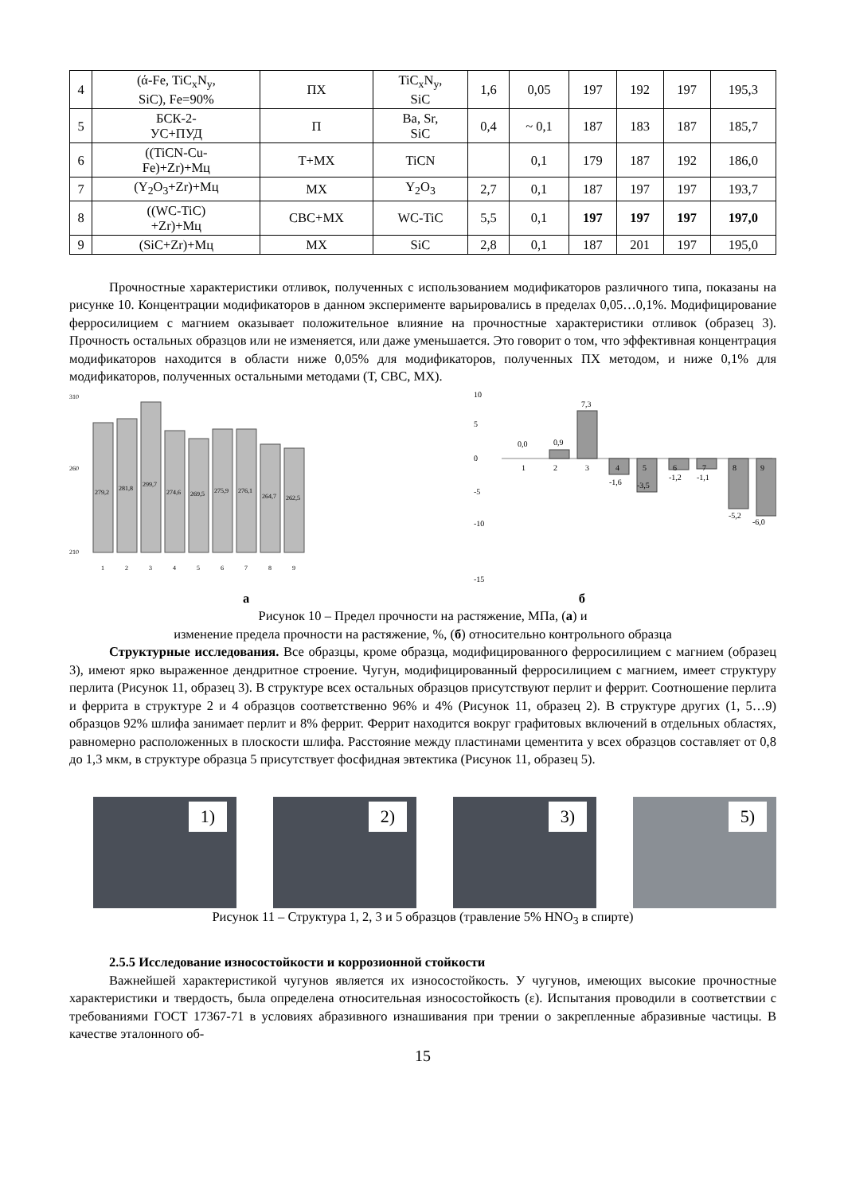| 4 | (ά-Fe, TiC<sub>x</sub>N<sub>y</sub>, SiC), Fe=90% | ПХ | TiC<sub>x</sub>N<sub>y</sub>, SiC | 1,6 | 0,05 | 197 | 192 | 197 | 195,3 |
| 5 | БСК-2- УС+ПУД | П | Ba, Sr, SiC | 0,4 | ~ 0,1 | 187 | 183 | 187 | 185,7 |
| 6 | ((TiCN-Cu- Fe)+Zr)+Мц | Т+МХ | TiCN | | 0,1 | 179 | 187 | 192 | 186,0 |
| 7 | (Y<sub>2</sub>O<sub>3</sub>+Zr)+Мц | МХ | Y<sub>2</sub>O<sub>3</sub> | 2,7 | 0,1 | 187 | 197 | 197 | 193,7 |
| 8 | ((WC-TiC) +Zr)+Мц | СВС+МХ | WC-TiC | 5,5 | 0,1 | 197 | 197 | 197 | 197,0 |
| 9 | (SiC+Zr)+Мц | МХ | SiC | 2,8 | 0,1 | 187 | 201 | 197 | 195,0 |
Прочностные характеристики отливок, полученных с использованием модификаторов различного типа, показаны на рисунке 10. Концентрации модификаторов в данном эксперименте варьировались в пределах 0,05…0,1%. Модифицирование ферросилицием с магнием оказывает положительное влияние на прочностные характеристики отливок (образец 3). Прочность остальных образцов или не изменяется, или даже уменьшается. Это говорит о том, что эффективная концентрация модификаторов находится в области ниже 0,05% для модификаторов, полученных ПХ методом, и ниже 0,1% для модификаторов, полученных остальными методами (Т, СВС, МХ).
310
260
210
279,2
281,8
299,7
274,6
269,5
275,9
276,1
264,7
262,5
1
2
3
4
5
6
7
8
9
10
5
0
-5
-10
-15
0,0
0,9
7,3
1
2
3
4
5
6
7
8
9
-1,6
-3,5
-1,2
-1,1
-5,2
-6,0
а б
Рисунок 10 – Предел прочности на растяжение, МПа, (а) и
изменение предела прочности на растяжение, %, (б) относительно контрольного образца
Структурные исследования. Все образцы, кроме образца, модифицированного ферросилицием с магнием (образец 3), имеют ярко выраженное дендритное строение. Чугун, модифицированный ферросилицием с магнием, имеет структуру перлита (Рисунок 11, образец 3). В структуре всех остальных образцов присутствуют перлит и феррит. Соотношение перлита и феррита в структуре 2 и 4 образцов соответственно 96% и 4% (Рисунок 11, образец 2). В структуре других (1, 5…9) образцов 92% шлифа занимает перлит и 8% феррит. Феррит находится вокруг графитовых включений в отдельных областях, равномерно расположенных в плоскости шлифа. Расстояние между пластинами цементита у всех образцов составляет от 0,8 до 1,3 мкм, в структуре образца 5 присутствует фосфидная эвтектика (Рисунок 11, образец 5).
1)
2)
3)
5)
Рисунок 11 – Структура 1, 2, 3 и 5 образцов (травление 5% HNO<sub>3</sub> в спирте)
2.5.5 Исследование износостойкости и коррозионной стойкости
Важнейшей характеристикой чугунов является их износостойкость. У чугунов, имеющих высокие прочностные характеристики и твердость, была определена относительная износостойкость (ε). Испытания проводили в соответствии с требованиями ГОСТ 17367-71 в условиях абразивного изнашивания при трении о закрепленные абразивные частицы. В качестве эталонного об-
15